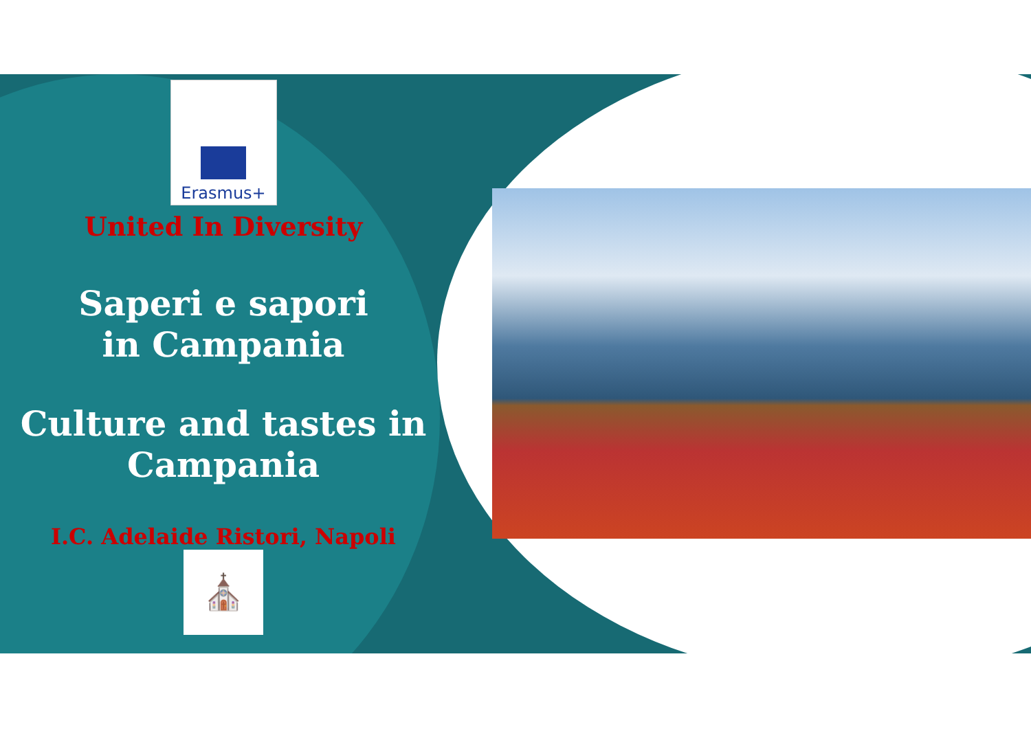Erasmus+
United In Diversity
Saperi e sapori
in Campania
Culture and tastes in
Campania
I.C. Adelaide Ristori, Napoli
⛪